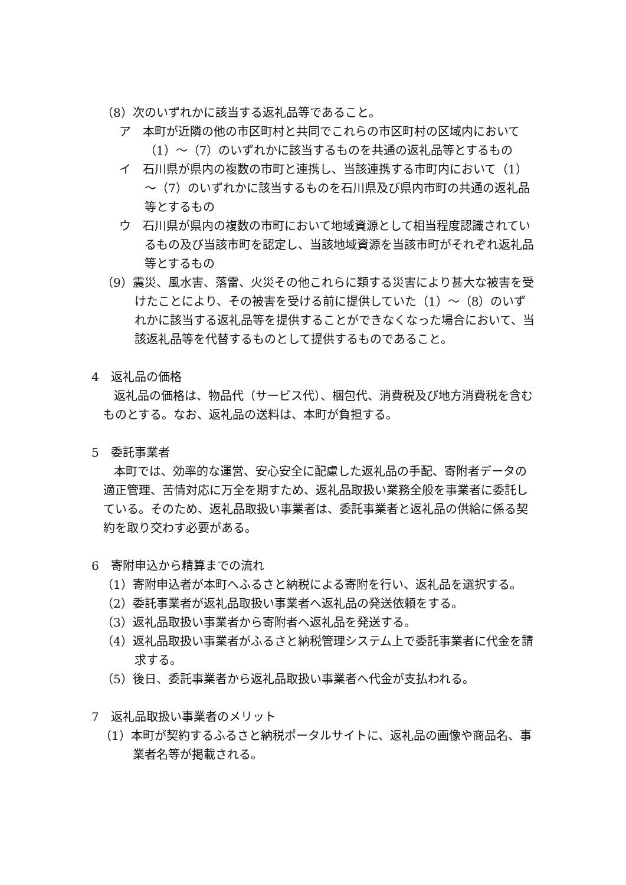（8）次のいずれかに該当する返礼品等であること。
ア　本町が近隣の他の市区町村と共同でこれらの市区町村の区域内において（1）～（7）のいずれかに該当するものを共通の返礼品等とするもの
イ　石川県が県内の複数の市町と連携し、当該連携する市町内において（1）～（7）のいずれかに該当するものを石川県及び県内市町の共通の返礼品等とするもの
ウ　石川県が県内の複数の市町において地域資源として相当程度認識されているもの及び当該市町を認定し、当該地域資源を当該市町がそれぞれ返礼品等とするもの
（9）震災、風水害、落雷、火災その他これらに類する災害により甚大な被害を受けたことにより、その被害を受ける前に提供していた（1）～（8）のいずれかに該当する返礼品等を提供することができなくなった場合において、当該返礼品等を代替するものとして提供するものであること。
4　返礼品の価格
返礼品の価格は、物品代（サービス代）、梱包代、消費税及び地方消費税を含むものとする。なお、返礼品の送料は、本町が負担する。
5　委託事業者
本町では、効率的な運営、安心安全に配慮した返礼品の手配、寄附者データの適正管理、苦情対応に万全を期すため、返礼品取扱い業務全般を事業者に委託している。そのため、返礼品取扱い事業者は、委託事業者と返礼品の供給に係る契約を取り交わす必要がある。
6　寄附申込から精算までの流れ
（1）寄附申込者が本町へふるさと納税による寄附を行い、返礼品を選択する。
（2）委託事業者が返礼品取扱い事業者へ返礼品の発送依頼をする。
（3）返礼品取扱い事業者から寄附者へ返礼品を発送する。
（4）返礼品取扱い事業者がふるさと納税管理システム上で委託事業者に代金を請求する。
（5）後日、委託事業者から返礼品取扱い事業者へ代金が支払われる。
7　返礼品取扱い事業者のメリット
（1）本町が契約するふるさと納税ポータルサイトに、返礼品の画像や商品名、事業者名等が掲載される。